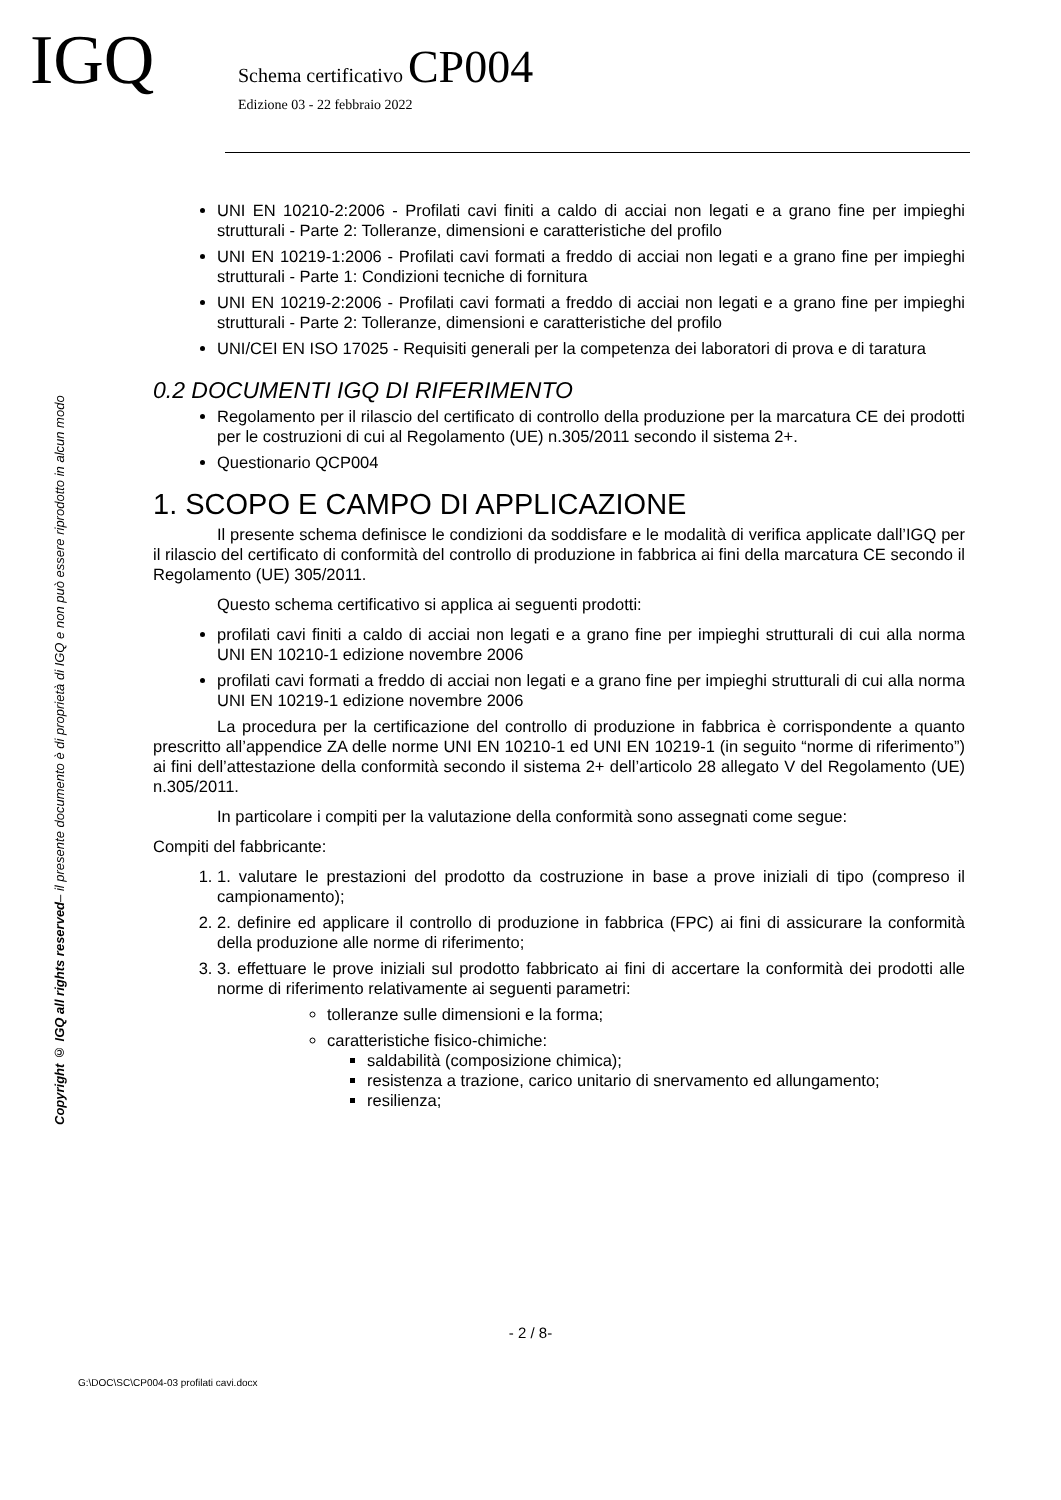IGQ
Schema certificativo CP004
Edizione 03 - 22 febbraio 2022
Copyright © IGQ all rights reserved– il presente documento è di proprietà di IGQ e non può essere riprodotto in alcun modo
UNI EN 10210-2:2006 - Profilati cavi finiti a caldo di acciai non legati e a grano fine per impieghi strutturali - Parte 2: Tolleranze, dimensioni e caratteristiche del profilo
UNI EN 10219-1:2006 - Profilati cavi formati a freddo di acciai non legati e a grano fine per impieghi strutturali - Parte 1: Condizioni tecniche di fornitura
UNI EN 10219-2:2006 - Profilati cavi formati a freddo di acciai non legati e a grano fine per impieghi strutturali - Parte 2: Tolleranze, dimensioni e caratteristiche del profilo
UNI/CEI EN ISO 17025 - Requisiti generali per la competenza dei laboratori di prova e di taratura
0.2 DOCUMENTI IGQ DI RIFERIMENTO
Regolamento per il rilascio del certificato di controllo della produzione per la marcatura CE dei prodotti per le costruzioni di cui al Regolamento (UE) n.305/2011 secondo il sistema 2+.
Questionario QCP004
1. SCOPO E CAMPO DI APPLICAZIONE
Il presente schema definisce le condizioni da soddisfare e le modalità di verifica applicate dall’IGQ per il rilascio del certificato di conformità del controllo di produzione in fabbrica ai fini della marcatura CE secondo il Regolamento (UE) 305/2011.
Questo schema certificativo si applica ai seguenti prodotti:
profilati cavi finiti a caldo di acciai non legati e a grano fine per impieghi strutturali di cui alla norma UNI EN 10210-1 edizione novembre 2006
profilati cavi formati a freddo di acciai non legati e a grano fine per impieghi strutturali di cui alla norma UNI EN 10219-1 edizione novembre 2006
La procedura per la certificazione del controllo di produzione in fabbrica è corrispondente a quanto prescritto all’appendice ZA delle norme UNI EN 10210-1 ed UNI EN 10219-1 (in seguito “norme di riferimento”) ai fini dell’attestazione della conformità secondo il sistema 2+ dell’articolo 28 allegato V del Regolamento (UE) n.305/2011.
In particolare i compiti per la valutazione della conformità sono assegnati come segue:
Compiti del fabbricante:
1. 1. valutare le prestazioni del prodotto da costruzione in base a prove iniziali di tipo (compreso il campionamento);
2. 2. definire ed applicare il controllo di produzione in fabbrica (FPC) ai fini di assicurare la conformità della produzione alle norme di riferimento;
3. 3. effettuare le prove iniziali sul prodotto fabbricato ai fini di accertare la conformità dei prodotti alle norme di riferimento relativamente ai seguenti parametri:
tolleranze sulle dimensioni e la forma;
caratteristiche fisico-chimiche:
saldabilità (composizione chimica);
resistenza a trazione, carico unitario di snervamento ed allungamento;
resilienza;
- 2 / 8-
G:\DOC\SC\CP004-03 profilati cavi.docx